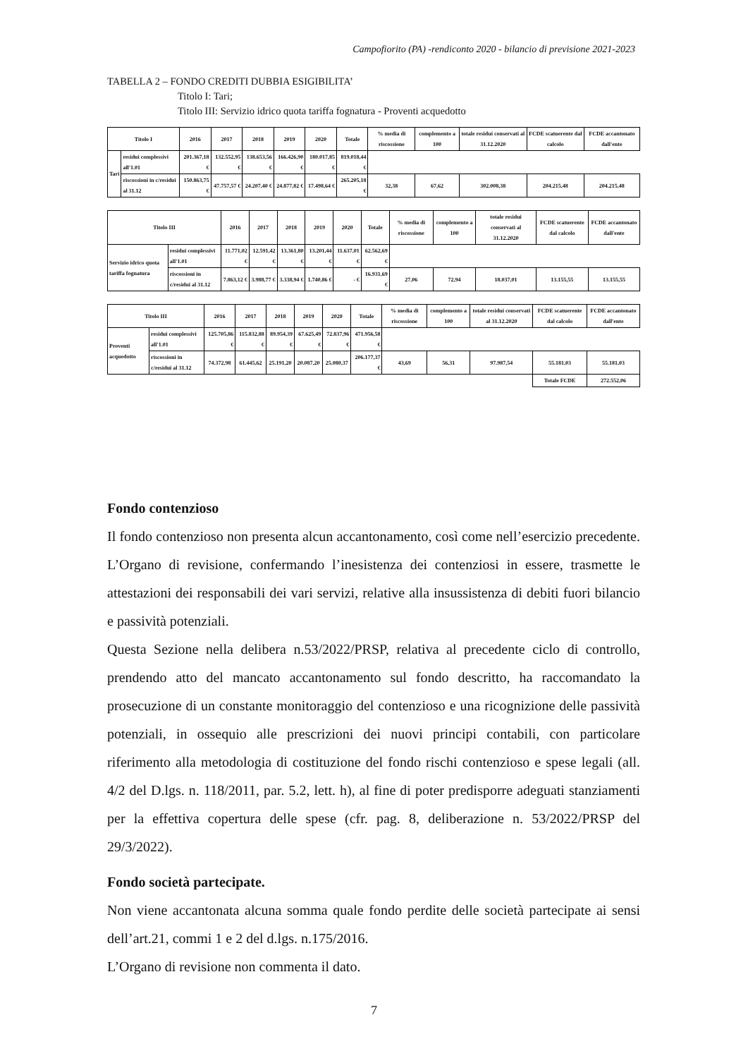Campofiorito (PA) -rendiconto 2020 - bilancio di previsione 2021-2023
TABELLA 2 – FONDO CREDITI DUBBIA ESIGIBILITA’
Titolo I: Tari;
Titolo III: Servizio idrico quota tariffa fognatura - Proventi acquedotto
| Titolo I | | 2016 | 2017 | 2018 | 2019 | 2020 | Totale | % media di riscossione | complemento a 100 | totale residui conservati al 31.12.2020 | FCDE scatuerente dal calcolo | FCDE accantonato dall'ente |
| Tari | residui complessivi all'1.01 | 201.367,18 € | 132.552,95 € | 138.653,56 € | 166.426,90 € | 180.017,85 € | 819.018,44 € | | | | | |
| | riscossioni in c/residui al 31.12 | 150.863,75 € | 47.757,57 € | 24.207,40 € | 24.877,82 € | 17.498,64 € | 265.205,18 € | 32,38 | 67,62 | 302.008,38 | 204.215,48 | 204.215,48 |
| Titolo III | | 2016 | 2017 | 2018 | 2019 | 2020 | Totale | % media di riscossione | complemento a 100 | totale residui conservati al 31.12.2020 | FCDE scatuerente dal calcolo | FCDE accantonato dall'ente |
| Servizio idrico quota tariffa fognatura | residui complessivi all'1.01 | 11.771,02 € | 12.591,42 € | 13.361,80 € | 13.201,44 € | 11.637,01 € | 62.562,69 € | | | | | |
| | riscossioni in c/residui al 31.12 | 7.863,12 € | 3.988,77 € | 3.338,94 € | 1.740,86 € | - € | 16.931,69 € | 27,06 | 72,94 | 18.037,01 | 13.155,55 | 13.155,55 |
| Titolo III | | 2016 | 2017 | 2018 | 2019 | 2020 | Totale | % media di riscossione | complemento a 100 | totale residui conservati al 31.12.2020 | FCDE scatuerente dal calcolo | FCDE accantonato dall'ente |
| Proventi acquedotto | residui complessivi all'1.01 | 125.705,86 € | 115.832,88 € | 89.954,39 € | 67.625,49 € | 72.837,96 € | 471.956,58 € | | | | | |
| | riscossioni in c/residui al 31.12 | 74.372,98 | 61.445,62 | 25.191,20 | 20.087,20 | 25.080,37 | 206.177,37 € | 43,69 | 56,31 | 97.987,54 | 55.181,03 | 55.181,03 |
| | | | | | | | | | | | Totale FCDE | 272.552,06 |
Fondo contenzioso
Il fondo contenzioso non presenta alcun accantonamento, così come nell’esercizio precedente. L’Organo di revisione, confermando l’inesistenza dei contenziosi in essere, trasmette le attestazioni dei responsabili dei vari servizi, relative alla insussistenza di debiti fuori bilancio e passività potenziali.
Questa Sezione nella delibera n.53/2022/PRSP, relativa al precedente ciclo di controllo, prendendo atto del mancato accantonamento sul fondo descritto, ha raccomandato la prosecuzione di un constante monitoraggio del contenzioso e una ricognizione delle passività potenziali, in ossequio alle prescrizioni dei nuovi principi contabili, con particolare riferimento alla metodologia di costituzione del fondo rischi contenzioso e spese legali (all. 4/2 del D.lgs. n. 118/2011, par. 5.2, lett. h), al fine di poter predisporre adeguati stanziamenti per la effettiva copertura delle spese (cfr. pag. 8, deliberazione n. 53/2022/PRSP del 29/3/2022).
Fondo società partecipate.
Non viene accantonata alcuna somma quale fondo perdite delle società partecipate ai sensi dell’art.21, commi 1 e 2 del d.lgs. n.175/2016.
L’Organo di revisione non commenta il dato.
7